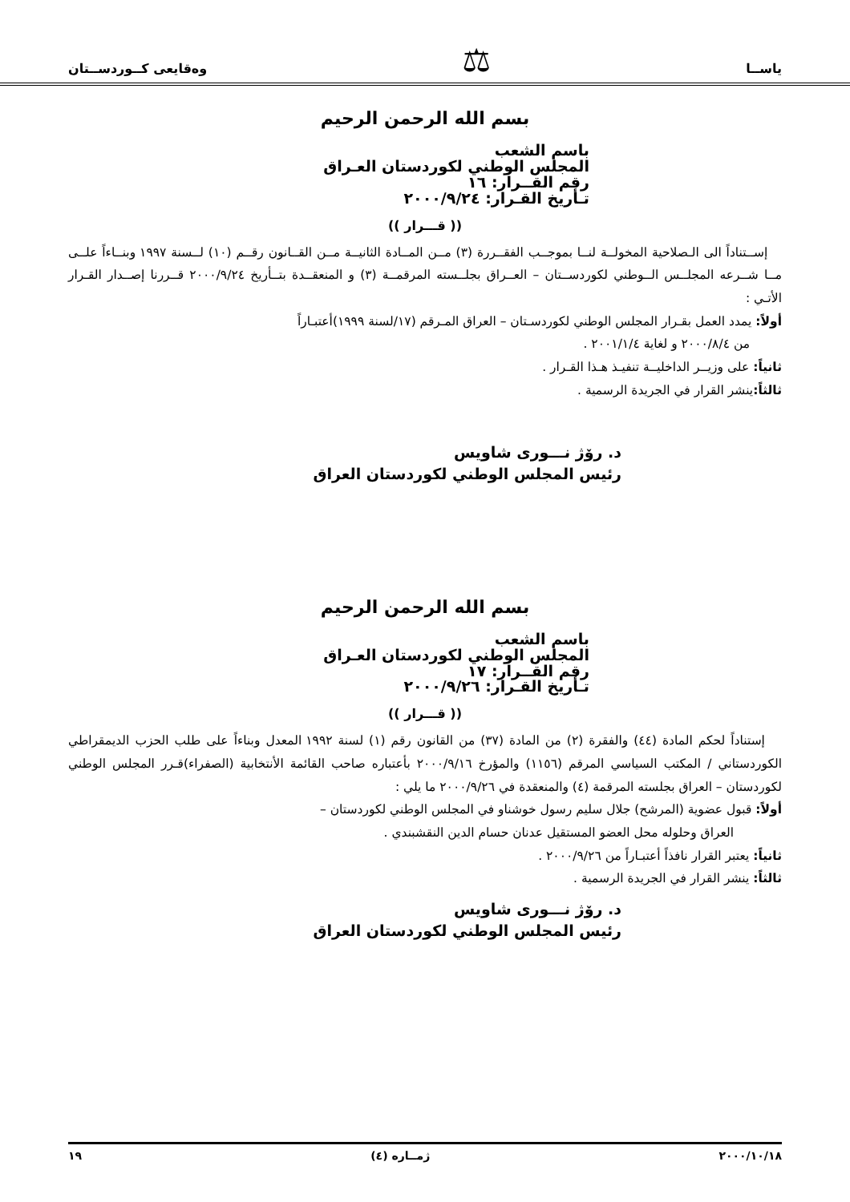ياســا ⚖ وەقايعى كــوردســتان
بسم الله الرحمن الرحيم
باسم الشعب
المجلس الوطني لكوردستان العـراق
رقم القــرار: ١٦
تـأريخ القـرار: ٢٠٠٠/٩/٢٤
(( قـــرار ))
إســتناداً الى الـصلاحية المخولــة لنــا بموجــب الفقــررة (٣) مــن المــادة الثانيــة مــن القــانون رقــم (١٠) لــسنة ١٩٩٧ وبنــاءاً علــى مــا شــرعه المجلــس الــوطني لكوردســتان – العــراق بجلــسته المرقمــة (٣) و المنعقــدة بتــأريخ ٢٠٠٠/٩/٢٤ قــررنا إصــدار القـرار الأتـي :
أولاً: يمدد العمل بقـرار المجلس الوطني لكوردسـتان – العراق المـرقم (١٧/لسنة ١٩٩٩)أعتبـاراً
من ٢٠٠٠/٨/٤ و لغاية ٢٠٠١/١/٤ .
ثانياً: على وزيــر الداخليــة تنفيـذ هـذا القـرار .
ثالثاً: ينشر القرار في الجريدة الرسمية .
د. رۆژ نـــورى شاويس
رئيس المجلس الوطني لكوردستان العراق
بسم الله الرحمن الرحيم
باسم الشعب
المجلس الوطني لكوردستان العـراق
رقم القــرار: ١٧
تـأريخ القـرار: ٢٠٠٠/٩/٢٦
(( قـــرار ))
إستناداً لحكم المادة (٤٤) والفقرة (٢) من المادة (٣٧) من القانون رقم (١) لسنة ١٩٩٢ المعدل وبناءاً على طلب الحزب الديمقراطي الكوردستاني / المكتب السياسي المرقم (١١٥٦) والمؤرخ ٢٠٠٠/٩/١٦ بأعتباره صاحب القائمة الأنتخابية (الصفراء)قـرر المجلس الوطني لكوردستان – العراق بجلسته المرقمة (٤) والمنعقدة في ٢٠٠٠/٩/٢٦ ما يلي :
أولاً: قبول عضوية (المرشح) جلال سليم رسول خوشناو في المجلس الوطني لكوردستان –
العراق وحلوله محل العضو المستقيل عدنان حسام الدين النقشبندي .
ثانياً: يعتبر القرار نافذاً أعتبـاراً من ٢٠٠٠/٩/٢٦ .
ثالثاً: ينشر القرار في الجريدة الرسمية .
د. رۆژ نـــورى شاويس
رئيس المجلس الوطني لكوردستان العراق
٢٠٠٠/١٠/١٨ ژمــاره (٤) ١٩